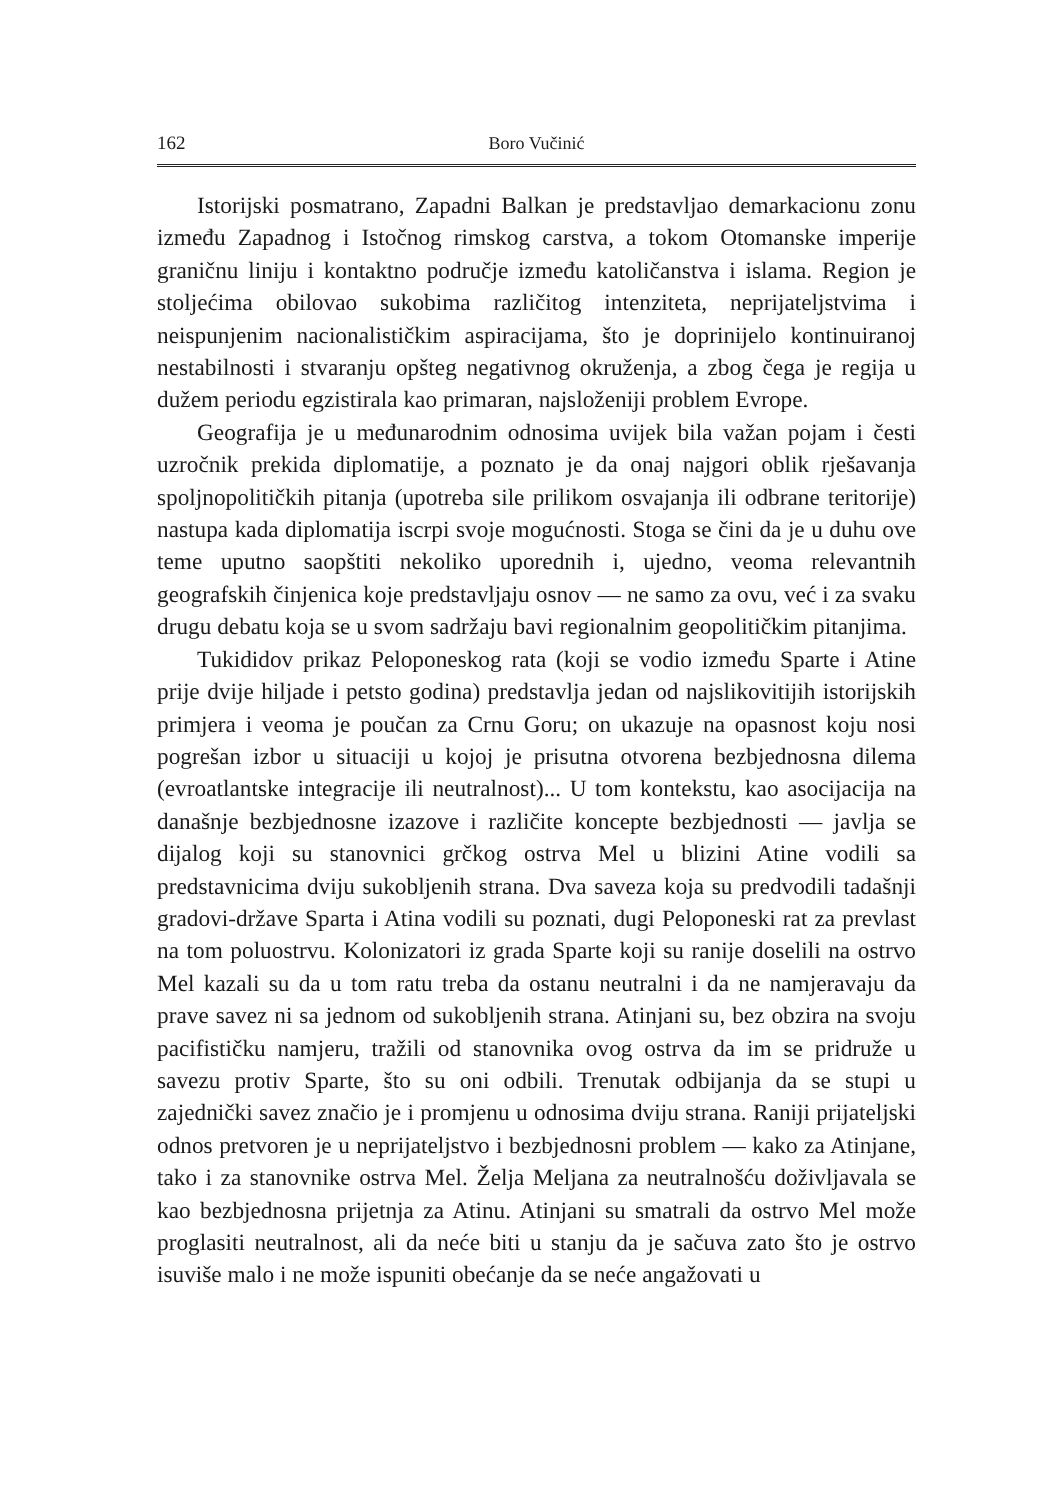162 Boro Vučinić
Istorijski posmatrano, Zapadni Balkan je predstavljao demarkacionu zonu između Zapadnog i Istočnog rimskog carstva, a tokom Otomanske imperije graničnu liniju i kontaktno područje između katoličanstva i islama. Region je stoljećima obilovao sukobima različitog intenziteta, neprijateljstvima i neispunjenim nacionalističkim aspiracijama, što je doprinijelo kontinuiranoj nestabilnosti i stvaranju opšteg negativnog okruženja, a zbog čega je regija u dužem periodu egzistirala kao primaran, najsloženiji problem Evrope.
Geografija je u međunarodnim odnosima uvijek bila važan pojam i česti uzročnik prekida diplomatije, a poznato je da onaj najgori oblik rješavanja spoljnopolitičkih pitanja (upotreba sile prilikom osvajanja ili odbrane teritorije) nastupa kada diplomatija iscrpi svoje mogućnosti. Stoga se čini da je u duhu ove teme uputno saopštiti nekoliko uporednih i, ujedno, veoma relevantnih geografskih činjenica koje predstavljaju osnov — ne samo za ovu, već i za svaku drugu debatu koja se u svom sadržaju bavi regionalnim geopolitičkim pitanjima.
Tukididov prikaz Peloponeskog rata (koji se vodio između Sparte i Atine prije dvije hiljade i petsto godina) predstavlja jedan od najslikovitijih istorijskih primjera i veoma je poučan za Crnu Goru; on ukazuje na opasnost koju nosi pogrešan izbor u situaciji u kojoj je prisutna otvorena bezbjednosna dilema (evroatlantske integracije ili neutralnost)... U tom kontekstu, kao asocijacija na današnje bezbjednosne izazove i različite koncepte bezbjednosti — javlja se dijalog koji su stanovnici grčkog ostrva Mel u blizini Atine vodili sa predstavnicima dviju sukobljenih strana. Dva saveza koja su predvodili tadašnji gradovi-države Sparta i Atina vodili su poznati, dugi Peloponeski rat za prevlast na tom poluostrvu. Kolonizatori iz grada Sparte koji su ranije doselili na ostrvo Mel kazali su da u tom ratu treba da ostanu neutralni i da ne namjeravaju da prave savez ni sa jednom od sukobljenih strana. Atinjani su, bez obzira na svoju pacifističku namjeru, tražili od stanovnika ovog ostrva da im se pridruže u savezu protiv Sparte, što su oni odbili. Trenutak odbijanja da se stupi u zajednički savez značio je i promjenu u odnosima dviju strana. Raniji prijateljski odnos pretvoren je u neprijateljstvo i bezbjednosni problem — kako za Atinjane, tako i za stanovnike ostrva Mel. Želja Meljana za neutralnošću doživljavala se kao bezbjednosna prijetnja za Atinu. Atinjani su smatrali da ostrvo Mel može proglasiti neutralnost, ali da neće biti u stanju da je sačuva zato što je ostrvo isuviše malo i ne može ispuniti obećanje da se neće angažovati u